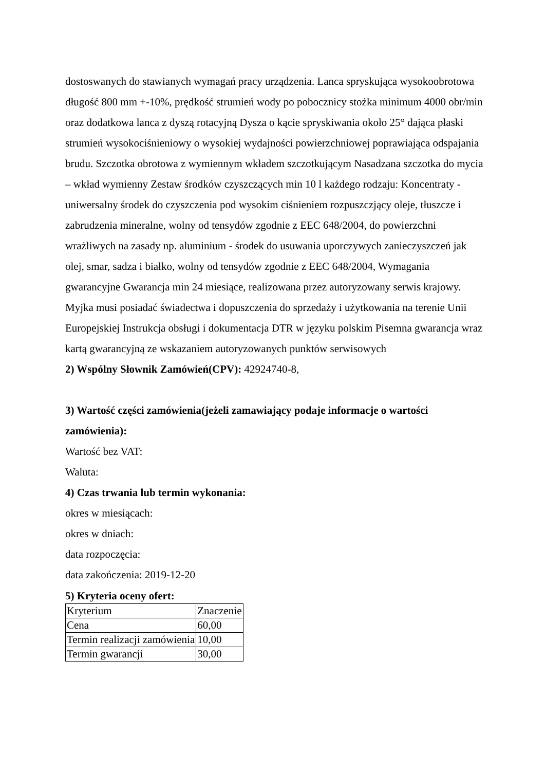dostoswanych do stawianych wymagań pracy urządzenia. Lanca spryskująca wysokoobrotowa długość 800 mm +-10%, prędkość strumień wody po pobocznicy stożka minimum 4000 obr/min oraz dodatkowa lanca z dyszą rotacyjną Dysza o kącie spryskiwania około 25° dająca płaski strumień wysokociśnieniowy o wysokiej wydajności powierzchniowej poprawiająca odspajania brudu. Szczotka obrotowa z wymiennym wkładem szczotkującym Nasadzana szczotka do mycia – wkład wymienny Zestaw środków czyszczących min 10 l każdego rodzaju: Koncentraty - uniwersalny środek do czyszczenia pod wysokim ciśnieniem rozpuszczjący oleje, tłuszcze i zabrudzenia mineralne, wolny od tensydów zgodnie z EEC 648/2004, do powierzchni wrażliwych na zasady np. aluminium - środek do usuwania uporczywych zanieczyszczeń jak olej, smar, sadza i białko, wolny od tensydów zgodnie z EEC 648/2004, Wymagania gwarancyjne Gwarancja min 24 miesiące, realizowana przez autoryzowany serwis krajowy. Myjka musi posiadać świadectwa i dopuszczenia do sprzedaży i użytkowania na terenie Unii Europejskiej Instrukcja obsługi i dokumentacja DTR w języku polskim Pisemna gwarancja wraz kartą gwarancyjną ze wskazaniem autoryzowanych punktów serwisowych
2) Wspólny Słownik Zamówień(CPV): 42924740-8,
3) Wartość części zamówienia(jeżeli zamawiający podaje informacje o wartości zamówienia):
Wartość bez VAT:
Waluta:
4) Czas trwania lub termin wykonania:
okres w miesiącach:
okres w dniach:
data rozpoczęcia:
data zakończenia: 2019-12-20
5) Kryteria oceny ofert:
| Kryterium | Znaczenie |
| Cena | 60,00 |
| Termin realizacji zamówienia | 10,00 |
| Termin gwarancji | 30,00 |